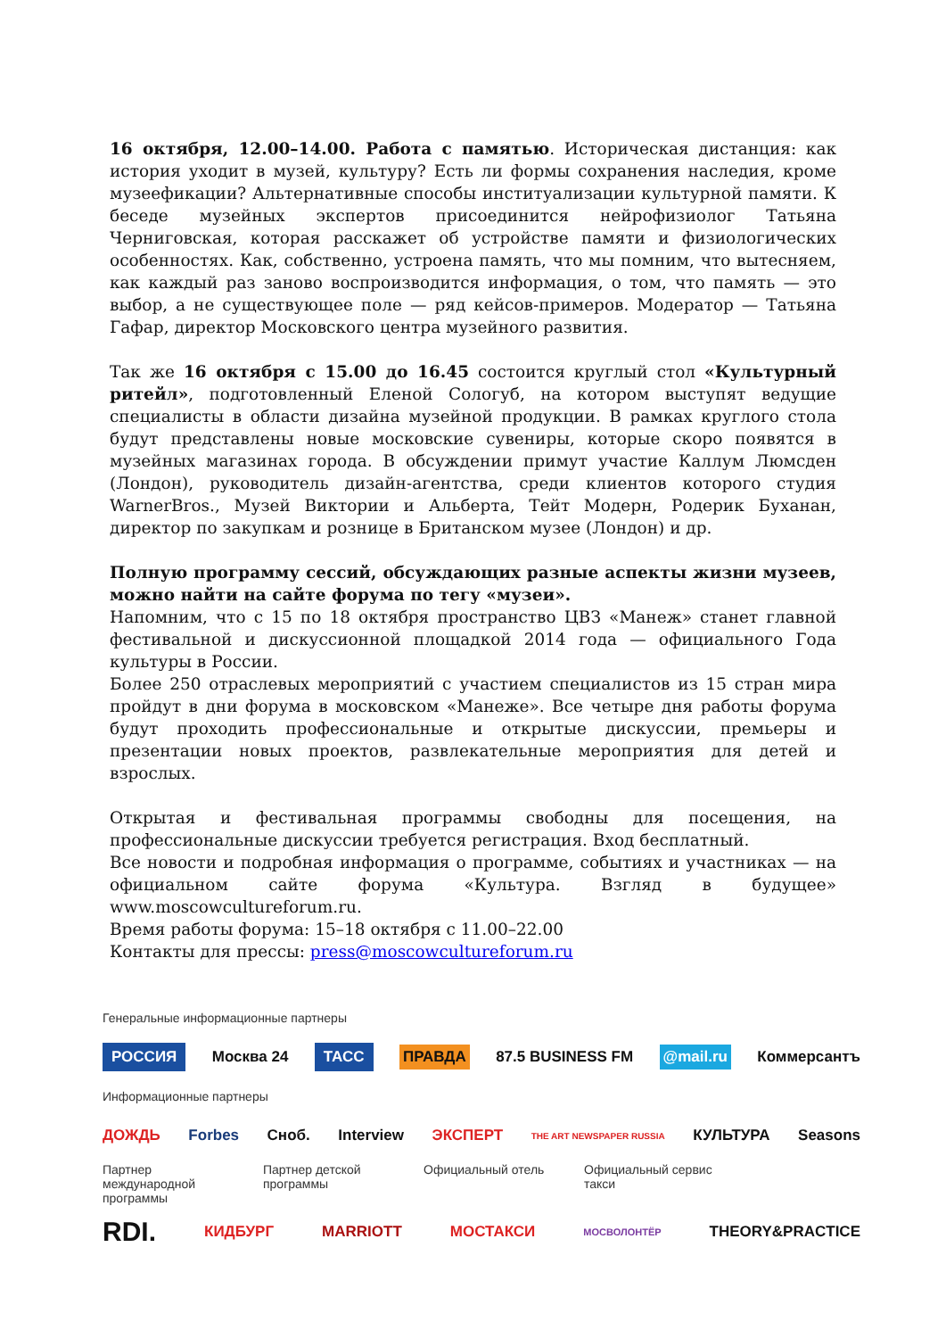16 октября, 12.00–14.00. Работа с памятью. Историческая дистанция: как история уходит в музей, культуру? Есть ли формы сохранения наследия, кроме музеефикации? Альтернативные способы институализации культурной памяти. К беседе музейных экспертов присоединится нейрофизиолог Татьяна Черниговская, которая расскажет об устройстве памяти и физиологических особенностях. Как, собственно, устроена память, что мы помним, что вытесняем, как каждый раз заново воспроизводится информация, о том, что память — это выбор, а не существующее поле — ряд кейсов-примеров. Модератор — Татьяна Гафар, директор Московского центра музейного развития.
Так же 16 октября с 15.00 до 16.45 состоится круглый стол «Культурный ритейл», подготовленный Еленой Сологуб, на котором выступят ведущие специалисты в области дизайна музейной продукции. В рамках круглого стола будут представлены новые московские сувениры, которые скоро появятся в музейных магазинах города. В обсуждении примут участие Каллум Люмсден (Лондон), руководитель дизайн-агентства, среди клиентов которого студия WarnerBros., Музей Виктории и Альберта, Тейт Модерн, Родерик Буханан, директор по закупкам и рознице в Британском музее (Лондон) и др.
Полную программу сессий, обсуждающих разные аспекты жизни музеев, можно найти на сайте форума по тегу «музеи».
Напомним, что с 15 по 18 октября пространство ЦВЗ «Манеж» станет главной фестивальной и дискуссионной площадкой 2014 года — официального Года культуры в России.
Более 250 отраслевых мероприятий с участием специалистов из 15 стран мира пройдут в дни форума в московском «Манеже». Все четыре дня работы форума будут проходить профессиональные и открытые дискуссии, премьеры и презентации новых проектов, развлекательные мероприятия для детей и взрослых.
Открытая и фестивальная программы свободны для посещения, на профессиональные дискуссии требуется регистрация. Вход бесплатный.
Все новости и подробная информация о программе, событиях и участниках — на официальном сайте форума «Культура. Взгляд в будущее» www.moscowcultureforum.ru.
Время работы форума: 15–18 октября с 11.00–22.00
Контакты для прессы: press@moscowcultureforum.ru
Генеральные информационные партнеры
РОССИЯ Москва 24 ТАСС ПРАВДА 87.5 BUSINESS FM @mail.ru Коммерсантъ
Информационные партнеры
ДОЖДЬ Forbes Сноб. Interview ЭКСПЕРТ THE ART NEWSPAPER RUSSIA КУЛЬТУРА Seasons
Партнер международной программы
Партнер детской программы
Официальный отель Официальный сервис такси
RDI. КИДБУРГ MARRIOTT МОСТАКСИ МОСВОЛОНТЁР THEORY&PRACTICE